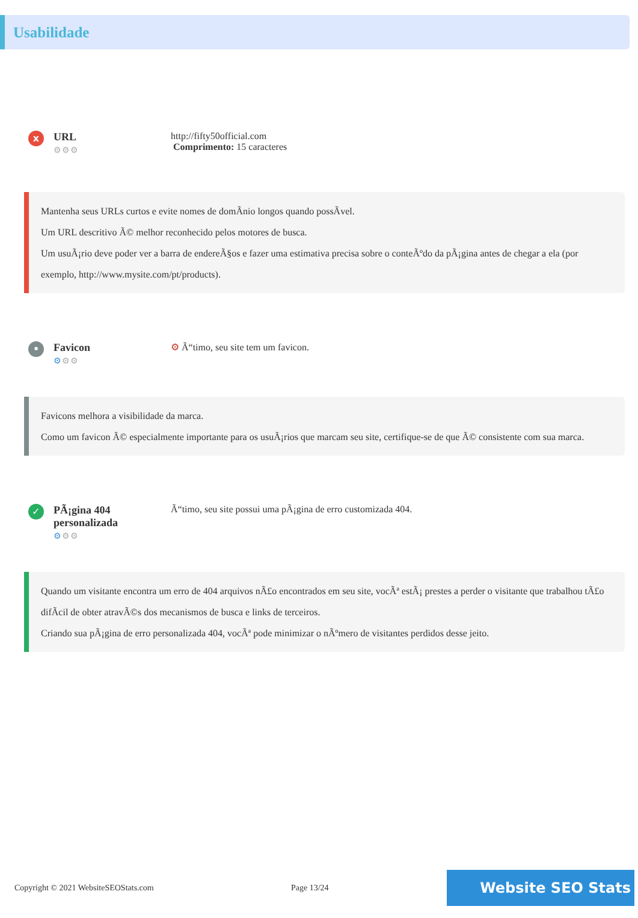Usabilidade
x
URL
⚙⚙⚙
http://fifty50official.com
Comprimento: 15 caracteres
Mantenha seus URLs curtos e evite nomes de domÃnio longos quando possÃvel.
Um URL descritivo Ã© melhor reconhecido pelos motores de busca.
Um usuÃ¡rio deve poder ver a barra de endereÃ§os e fazer uma estimativa precisa sobre o conteÃºdo da pÃ¡gina antes de chegar a ela (por exemplo, http://www.mysite.com/pt/products).
•
Favicon
⚙⚙⚙
⚙ Ã“timo, seu site tem um favicon.
Favicons melhora a visibilidade da marca.
Como um favicon Ã© especialmente importante para os usuÃ¡rios que marcam seu site, certifique-se de que Ã© consistente com sua marca.
✓
PÃ¡gina 404 personalizada
⚙⚙⚙
Ã“timo, seu site possui uma pÃ¡gina de erro customizada 404.
Quando um visitante encontra um erro de 404 arquivos nÃ£o encontrados em seu site, vocÃª estÃ¡ prestes a perder o visitante que trabalhou tÃ£o difÃcil de obter atravÃ©s dos mecanismos de busca e links de terceiros.
Criando sua pÃ¡gina de erro personalizada 404, vocÃª pode minimizar o nÃºmero de visitantes perdidos desse jeito.
Copyright © 2021 WebsiteSEOStats.com Page 13/24
Website SEO Stats